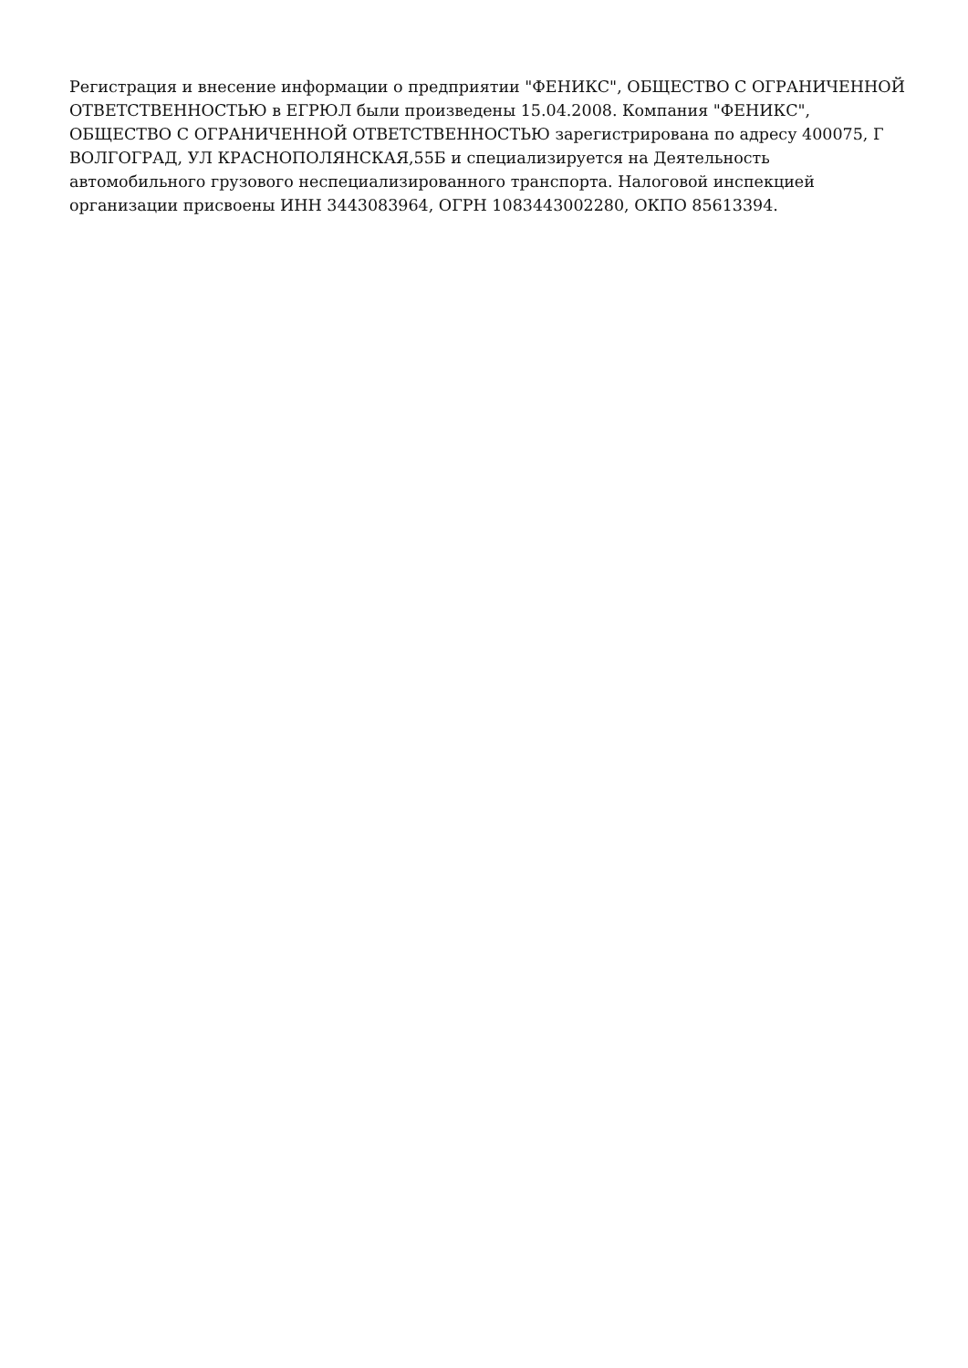Регистрация и внесение информации о предприятии "ФЕНИКС", ОБЩЕСТВО С ОГРАНИЧЕННОЙ ОТВЕТСТВЕННОСТЬЮ в ЕГРЮЛ были произведены 15.04.2008. Компания "ФЕНИКС", ОБЩЕСТВО С ОГРАНИЧЕННОЙ ОТВЕТСТВЕННОСТЬЮ зарегистрирована по адресу 400075, Г ВОЛГОГРАД, УЛ КРАСНОПОЛЯНСКАЯ,55Б и специализируется на Деятельность автомобильного грузового неспециализированного транспорта. Налоговой инспекцией организации присвоены ИНН 3443083964, ОГРН 1083443002280, ОКПО 85613394.